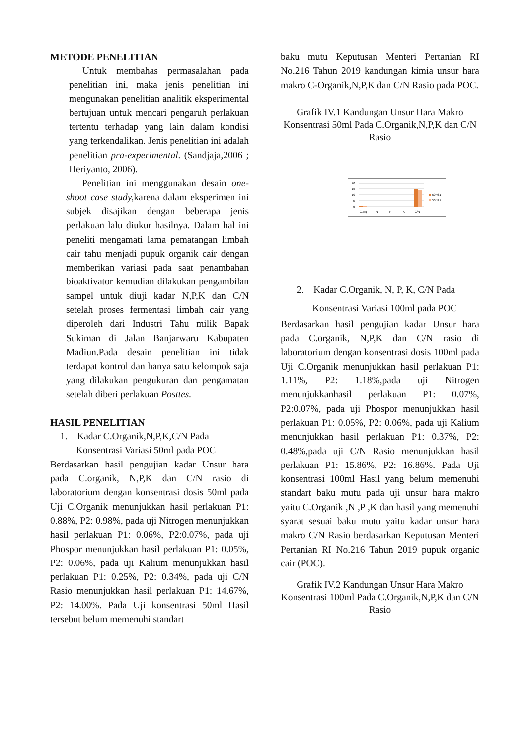METODE PENELITIAN
Untuk membahas permasalahan pada penelitian ini, maka jenis penelitian ini mengunakan penelitian analitik eksperimental bertujuan untuk mencari pengaruh perlakuan tertentu terhadap yang lain dalam kondisi yang terkendalikan. Jenis penelitian ini adalah penelitian pra-experimental. (Sandjaja,2006 ; Heriyanto, 2006).
Penelitian ini menggunakan desain one-shoot case study, karena dalam eksperimen ini subjek disajikan dengan beberapa jenis perlakuan lalu diukur hasilnya. Dalam hal ini peneliti mengamati lama pematangan limbah cair tahu menjadi pupuk organik cair dengan memberikan variasi pada saat penambahan bioaktivator kemudian dilakukan pengambilan sampel untuk diuji kadar N,P,K dan C/N setelah proses fermentasi limbah cair yang diperoleh dari Industri Tahu milik Bapak Sukiman di Jalan Banjarwaru Kabupaten Madiun.Pada desain penelitian ini tidak terdapat kontrol dan hanya satu kelompok saja yang dilakukan pengukuran dan pengamatan setelah diberi perlakuan Posttes.
HASIL PENELITIAN
1. Kadar C.Organik,N,P,K,C/N Pada
Konsentrasi Variasi 50ml pada POC
Berdasarkan hasil pengujian kadar Unsur hara pada C.organik, N,P,K dan C/N rasio di laboratorium dengan konsentrasi dosis 50ml pada Uji C.Organik menunjukkan hasil perlakuan P1: 0.88%, P2: 0.98%, pada uji Nitrogen menunjukkan hasil perlakuan P1: 0.06%, P2:0.07%, pada uji Phospor menunjukkan hasil perlakuan P1: 0.05%, P2: 0.06%, pada uji Kalium menunjukkan hasil perlakuan P1: 0.25%, P2: 0.34%, pada uji C/N Rasio menunjukkan hasil perlakuan P1: 14.67%, P2: 14.00%. Pada Uji konsentrasi 50ml Hasil tersebut belum memenuhi standart
baku mutu Keputusan Menteri Pertanian RI No.216 Tahun 2019 kandungan kimia unsur hara makro C-Organik,N,P,K dan C/N Rasio pada POC.
Grafik IV.1 Kandungan Unsur Hara Makro Konsentrasi 50ml Pada C.Organik,N,P,K dan C/N Rasio
20
15
10
5
0
C.org
N
P
K
C/N
50ml.1
50ml.2
2. Kadar C.Organik, N, P, K, C/N Pada
Konsentrasi Variasi 100ml pada POC
Berdasarkan hasil pengujian kadar Unsur hara pada C.organik, N,P,K dan C/N rasio di laboratorium dengan konsentrasi dosis 100ml pada Uji C.Organik menunjukkan hasil perlakuan P1: 1.11%, P2: 1.18%,pada uji Nitrogen menunjukkanhasil perlakuan P1: 0.07%, P2:0.07%, pada uji Phospor menunjukkan hasil perlakuan P1: 0.05%, P2: 0.06%, pada uji Kalium menunjukkan hasil perlakuan P1: 0.37%, P2: 0.48%,pada uji C/N Rasio menunjukkan hasil perlakuan P1: 15.86%, P2: 16.86%. Pada Uji konsentrasi 100ml Hasil yang belum memenuhi standart baku mutu pada uji unsur hara makro yaitu C.Organik ,N ,P ,K dan hasil yang memenuhi syarat sesuai baku mutu yaitu kadar unsur hara makro C/N Rasio berdasarkan Keputusan Menteri Pertanian RI No.216 Tahun 2019 pupuk organic cair (POC).
Grafik IV.2 Kandungan Unsur Hara Makro Konsentrasi 100ml Pada C.Organik,N,P,K dan C/N Rasio